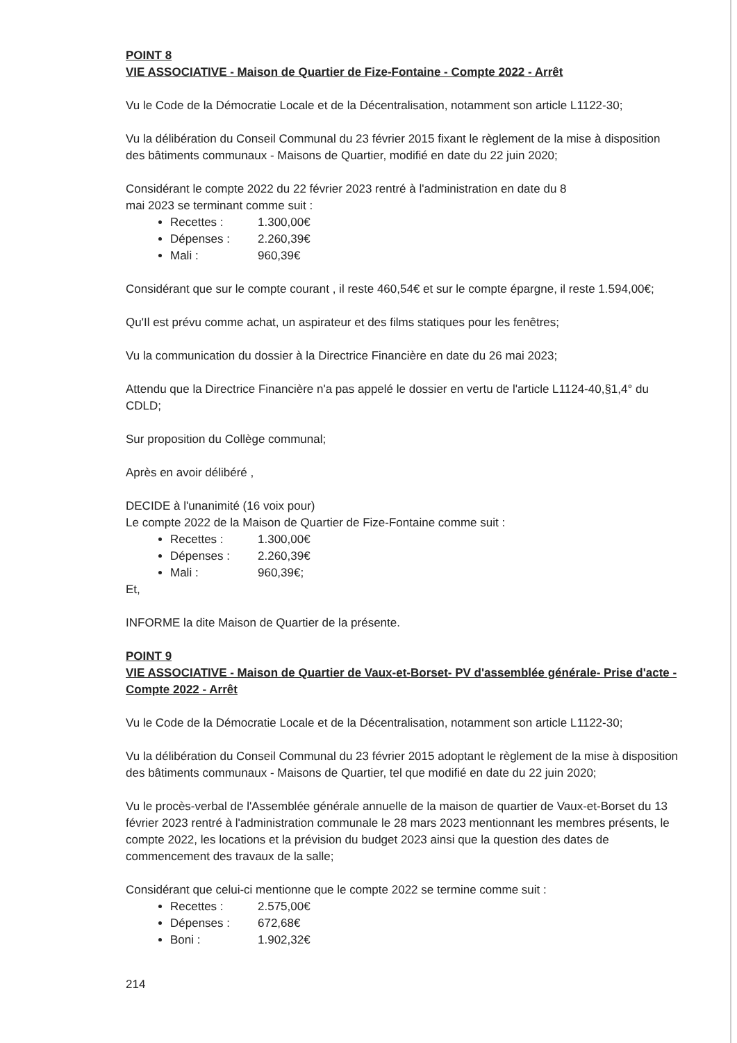POINT 8
VIE ASSOCIATIVE - Maison de Quartier de Fize-Fontaine - Compte 2022 - Arrêt
Vu le Code de la Démocratie Locale et de la Décentralisation, notamment son article L1122-30;
Vu la délibération du Conseil Communal du 23 février 2015 fixant le règlement de la mise à disposition des bâtiments communaux - Maisons de Quartier, modifié en date du 22 juin 2020;
Considérant le compte 2022 du 22 février 2023 rentré à l'administration en date du 8
mai 2023 se terminant comme suit :
Recettes : 1.300,00€
Dépenses : 2.260,39€
Mali : 960,39€
Considérant que sur le compte courant , il reste 460,54€ et sur le compte épargne, il reste 1.594,00€;
Qu'Il est prévu comme achat, un aspirateur et des films statiques pour les fenêtres;
Vu la communication du dossier à la Directrice Financière en date du 26 mai 2023;
Attendu que la Directrice Financière n'a pas appelé le dossier en vertu de l'article L1124-40,§1,4° du CDLD;
Sur proposition du Collège communal;
Après en avoir délibéré ,
DECIDE à l'unanimité (16 voix pour)
Le compte 2022 de la Maison de Quartier de Fize-Fontaine comme suit :
Recettes : 1.300,00€
Dépenses : 2.260,39€
Mali : 960,39€;
Et,
INFORME la dite Maison de Quartier de la présente.
POINT 9
VIE ASSOCIATIVE - Maison de Quartier de Vaux-et-Borset- PV d'assemblée générale- Prise d'acte - Compte 2022 - Arrêt
Vu le Code de la Démocratie Locale et de la Décentralisation, notamment son article L1122-30;
Vu la délibération du Conseil Communal du 23 février 2015 adoptant le règlement de la mise à disposition des bâtiments communaux - Maisons de Quartier, tel que modifié en date du 22 juin 2020;
Vu le procès-verbal de l'Assemblée générale annuelle de la maison de quartier de Vaux-et-Borset du 13 février 2023 rentré à l'administration communale le 28 mars 2023 mentionnant les membres présents, le compte 2022, les locations et la prévision du budget 2023 ainsi que la question des dates de commencement des travaux de la salle;
Considérant que celui-ci mentionne que le compte 2022 se termine comme suit :
Recettes : 2.575,00€
Dépenses : 672,68€
Boni : 1.902,32€
214